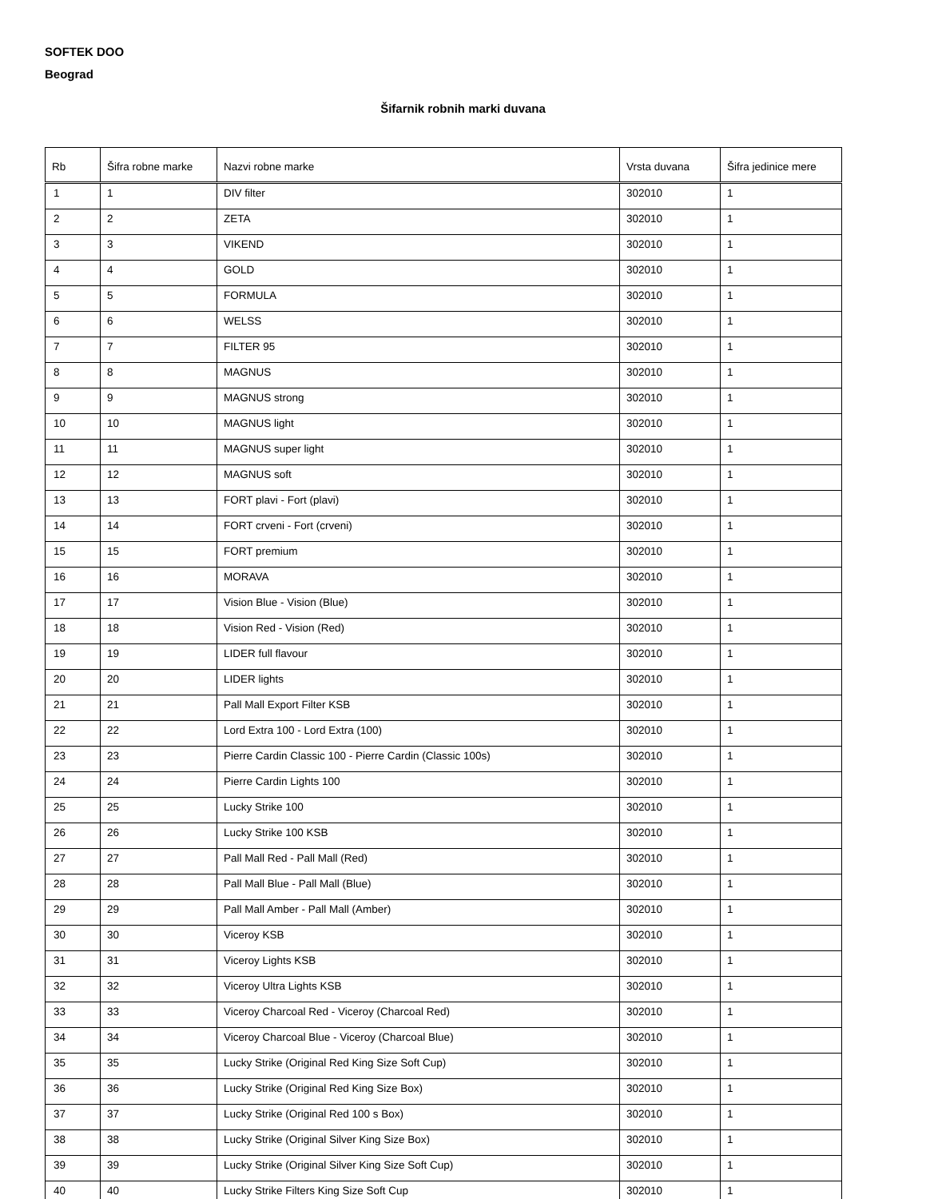SOFTEK DOO
Beograd
Šifarnik robnih marki duvana
| Rb | Šifra robne marke | Nazvi robne marke | Vrsta duvana | Šifra jedinice mere |
| --- | --- | --- | --- | --- |
| 1 | 1 | DIV filter | 302010 | 1 |
| 2 | 2 | ZETA | 302010 | 1 |
| 3 | 3 | VIKEND | 302010 | 1 |
| 4 | 4 | GOLD | 302010 | 1 |
| 5 | 5 | FORMULA | 302010 | 1 |
| 6 | 6 | WELSS | 302010 | 1 |
| 7 | 7 | FILTER 95 | 302010 | 1 |
| 8 | 8 | MAGNUS | 302010 | 1 |
| 9 | 9 | MAGNUS strong | 302010 | 1 |
| 10 | 10 | MAGNUS light | 302010 | 1 |
| 11 | 11 | MAGNUS super light | 302010 | 1 |
| 12 | 12 | MAGNUS soft | 302010 | 1 |
| 13 | 13 | FORT plavi - Fort (plavi) | 302010 | 1 |
| 14 | 14 | FORT crveni - Fort (crveni) | 302010 | 1 |
| 15 | 15 | FORT premium | 302010 | 1 |
| 16 | 16 | MORAVA | 302010 | 1 |
| 17 | 17 | Vision Blue - Vision (Blue) | 302010 | 1 |
| 18 | 18 | Vision Red - Vision (Red) | 302010 | 1 |
| 19 | 19 | LIDER full flavour | 302010 | 1 |
| 20 | 20 | LIDER lights | 302010 | 1 |
| 21 | 21 | Pall Mall Export Filter KSB | 302010 | 1 |
| 22 | 22 | Lord Extra 100 - Lord Extra (100) | 302010 | 1 |
| 23 | 23 | Pierre Cardin Classic 100 - Pierre Cardin (Classic 100s) | 302010 | 1 |
| 24 | 24 | Pierre Cardin Lights 100 | 302010 | 1 |
| 25 | 25 | Lucky Strike 100 | 302010 | 1 |
| 26 | 26 | Lucky Strike 100 KSB | 302010 | 1 |
| 27 | 27 | Pall Mall Red - Pall Mall (Red) | 302010 | 1 |
| 28 | 28 | Pall Mall Blue - Pall Mall (Blue) | 302010 | 1 |
| 29 | 29 | Pall Mall Amber - Pall Mall (Amber) | 302010 | 1 |
| 30 | 30 | Viceroy KSB | 302010 | 1 |
| 31 | 31 | Viceroy Lights KSB | 302010 | 1 |
| 32 | 32 | Viceroy Ultra Lights KSB | 302010 | 1 |
| 33 | 33 | Viceroy Charcoal Red - Viceroy (Charcoal Red) | 302010 | 1 |
| 34 | 34 | Viceroy Charcoal Blue - Viceroy (Charcoal Blue) | 302010 | 1 |
| 35 | 35 | Lucky Strike (Original Red King Size Soft Cup) | 302010 | 1 |
| 36 | 36 | Lucky Strike (Original Red King Size Box) | 302010 | 1 |
| 37 | 37 | Lucky Strike (Original Red 100 s Box) | 302010 | 1 |
| 38 | 38 | Lucky Strike (Original Silver King Size Box) | 302010 | 1 |
| 39 | 39 | Lucky Strike (Original Silver King Size Soft Cup) | 302010 | 1 |
| 40 | 40 | Lucky Strike Filters King Size Soft Cup | 302010 | 1 |